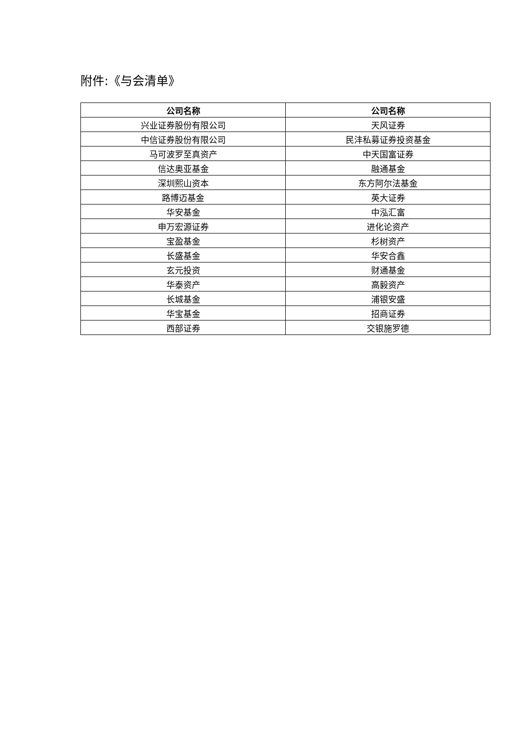附件:《与会清单》
| 公司名称 | 公司名称 |
| --- | --- |
| 兴业证券股份有限公司 | 天风证券 |
| 中信证券股份有限公司 | 民沣私募证券投资基金 |
| 马可波罗至真资产 | 中天国富证券 |
| 信达奥亚基金 | 融通基金 |
| 深圳熙山资本 | 东方阿尔法基金 |
| 路博迈基金 | 英大证券 |
| 华安基金 | 中泓汇富 |
| 申万宏源证券 | 进化论资产 |
| 宝盈基金 | 杉树资产 |
| 长盛基金 | 华安合鑫 |
| 玄元投资 | 财通基金 |
| 华泰资产 | 高毅资产 |
| 长城基金 | 浦银安盛 |
| 华宝基金 | 招商证券 |
| 西部证券 | 交银施罗德 |